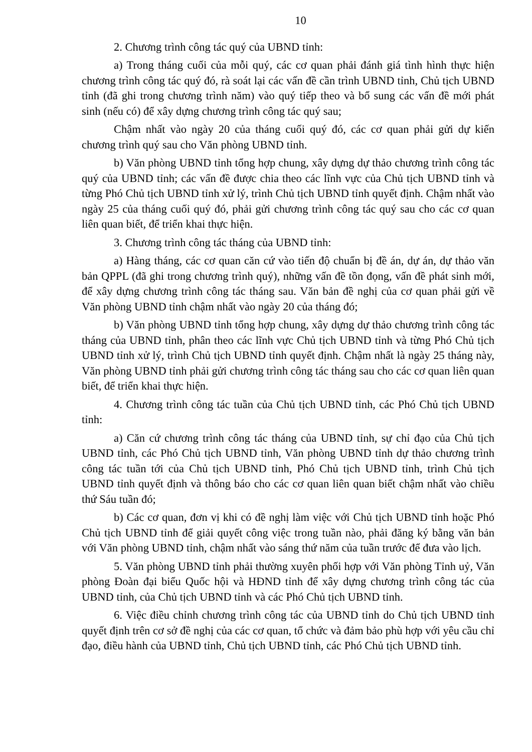10
2. Chương trình công tác quý của UBND tỉnh:
a) Trong tháng cuối của mỗi quý, các cơ quan phải đánh giá tình hình thực hiện chương trình công tác quý đó, rà soát lại các vấn đề cần trình UBND tỉnh, Chủ tịch UBND tỉnh (đã ghi trong chương trình năm) vào quý tiếp theo và bổ sung các vấn đề mới phát sinh (nếu có) để xây dựng chương trình công tác quý sau;
Chậm nhất vào ngày 20 của tháng cuối quý đó, các cơ quan phải gửi dự kiến chương trình quý sau cho Văn phòng UBND tỉnh.
b) Văn phòng UBND tỉnh tổng hợp chung, xây dựng dự thảo chương trình công tác quý của UBND tỉnh; các vấn đề được chia theo các lĩnh vực của Chủ tịch UBND tỉnh và từng Phó Chủ tịch UBND tỉnh xử lý, trình Chủ tịch UBND tỉnh quyết định. Chậm nhất vào ngày 25 của tháng cuối quý đó, phải gửi chương trình công tác quý sau cho các cơ quan liên quan biết, để triển khai thực hiện.
3. Chương trình công tác tháng của UBND tỉnh:
a) Hàng tháng, các cơ quan căn cứ vào tiến độ chuẩn bị đề án, dự án, dự thảo văn bản QPPL (đã ghi trong chương trình quý), những vấn đề tồn đọng, vấn đề phát sinh mới, để xây dựng chương trình công tác tháng sau. Văn bản đề nghị của cơ quan phải gửi về Văn phòng UBND tỉnh chậm nhất vào ngày 20 của tháng đó;
b) Văn phòng UBND tỉnh tổng hợp chung, xây dựng dự thảo chương trình công tác tháng của UBND tỉnh, phân theo các lĩnh vực Chủ tịch UBND tỉnh và từng Phó Chủ tịch UBND tỉnh xử lý, trình Chủ tịch UBND tỉnh quyết định. Chậm nhất là ngày 25 tháng này, Văn phòng UBND tỉnh phải gửi chương trình công tác tháng sau cho các cơ quan liên quan biết, để triển khai thực hiện.
4. Chương trình công tác tuần của Chủ tịch UBND tỉnh, các Phó Chủ tịch UBND tỉnh:
a) Căn cứ chương trình công tác tháng của UBND tỉnh, sự chỉ đạo của Chủ tịch UBND tỉnh, các Phó Chủ tịch UBND tỉnh, Văn phòng UBND tỉnh dự thảo chương trình công tác tuần tới của Chủ tịch UBND tỉnh, Phó Chủ tịch UBND tỉnh, trình Chủ tịch UBND tỉnh quyết định và thông báo cho các cơ quan liên quan biết chậm nhất vào chiều thứ Sáu tuần đó;
b) Các cơ quan, đơn vị khi có đề nghị làm việc với Chủ tịch UBND tỉnh hoặc Phó Chủ tịch UBND tỉnh để giải quyết công việc trong tuần nào, phải đăng ký bằng văn bản với Văn phòng UBND tỉnh, chậm nhất vào sáng thứ năm của tuần trước để đưa vào lịch.
5. Văn phòng UBND tỉnh phải thường xuyên phối hợp với Văn phòng Tỉnh uỷ, Văn phòng Đoàn đại biểu Quốc hội và HĐND tỉnh để xây dựng chương trình công tác của UBND tỉnh, của Chủ tịch UBND tỉnh và các Phó Chủ tịch UBND tỉnh.
6. Việc điều chỉnh chương trình công tác của UBND tỉnh do Chủ tịch UBND tỉnh quyết định trên cơ sở đề nghị của các cơ quan, tổ chức và đảm bảo phù hợp với yêu cầu chỉ đạo, điều hành của UBND tỉnh, Chủ tịch UBND tỉnh, các Phó Chủ tịch UBND tỉnh.